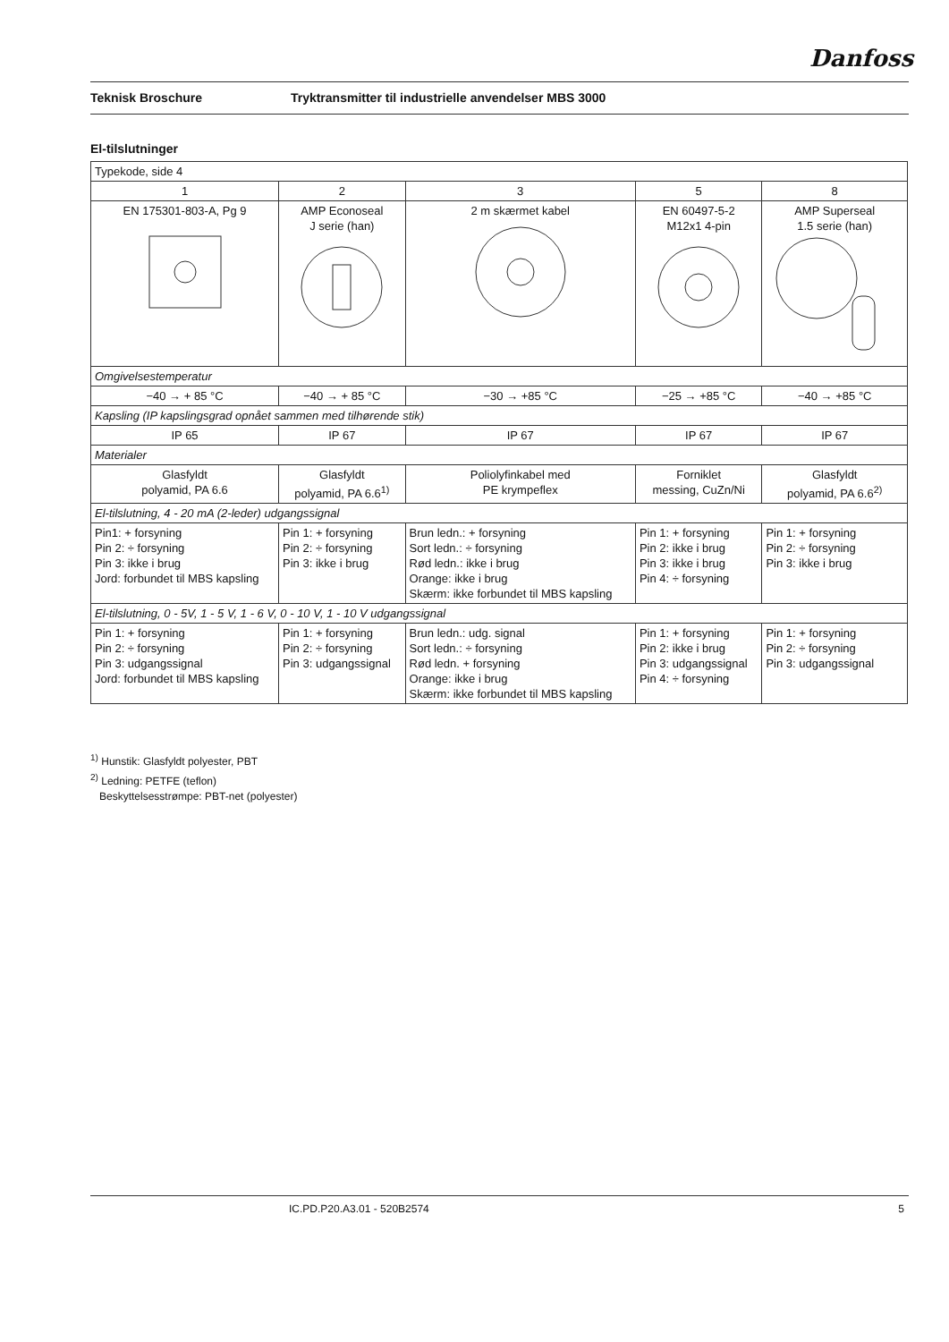Danfoss
Teknisk Broschure Tryktransmitter til industrielle anvendelser MBS 3000
El-tilslutninger
| Typekode, side 4 | | | | |
| 1 | 2 | 3 | 5 | 8 |
| EN 175301-803-A, Pg 9 | AMP Econoseal J serie (han) | 2 m skærmet kabel | EN 60497-5-2 M12x1 4-pin | AMP Superseal 1.5 serie (han) |
| Omgivelsestemperatur | | | | |
| −40 → + 85 °C | −40 → + 85 °C | −30 → +85 °C | −25 → +85 °C | −40 → +85 °C |
| Kapsling (IP kapslingsgrad opnået sammen med tilhørende stik) | | | | |
| IP 65 | IP 67 | IP 67 | IP 67 | IP 67 |
| Materialer | | | | |
| Glasfyldt polyamid, PA 6.6 | Glasfyldt polyamid, PA 6.6<sup>1)</sup> | Poliolyfinkabel med PE krympeflex | Forniklet messing, CuZn/Ni | Glasfyldt polyamid, PA 6.6<sup>2)</sup> |
| El-tilslutning, 4 - 20 mA (2-leder) udgangssignal | | | | |
| Pin1: + forsyning Pin 2: ÷ forsyning Pin 3: ikke i brug Jord: forbundet til MBS kapsling | Pin 1: + forsyning Pin 2: ÷ forsyning Pin 3: ikke i brug | Brun ledn.: + forsyning Sort ledn.: ÷ forsyning Rød ledn.: ikke i brug Orange: ikke i brug Skærm: ikke forbundet til MBS kapsling | Pin 1: + forsyning Pin 2: ikke i brug Pin 3: ikke i brug Pin 4: ÷ forsyning | Pin 1: + forsyning Pin 2: ÷ forsyning Pin 3: ikke i brug |
| El-tilslutning, 0 - 5V, 1 - 5 V, 1 - 6 V, 0 - 10 V, 1 - 10 V udgangssignal | | | | |
| Pin 1: + forsyning Pin 2: ÷ forsyning Pin 3: udgangssignal Jord: forbundet til MBS kapsling | Pin 1: + forsyning Pin 2: ÷ forsyning Pin 3: udgangssignal | Brun ledn.: udg. signal Sort ledn.: ÷ forsyning Rød ledn. + forsyning Orange: ikke i brug Skærm: ikke forbundet til MBS kapsling | Pin 1: + forsyning Pin 2: ikke i brug Pin 3: udgangssignal Pin 4: ÷ forsyning | Pin 1: + forsyning Pin 2: ÷ forsyning Pin 3: udgangssignal |
<sup>1)</sup> Hunstik: Glasfyldt polyester, PBT
<sup>2)</sup> Ledning: PETFE (teflon)
Beskyttelsesstrømpe: PBT-net (polyester)
IC.PD.P20.A3.01 - 520B2574 5